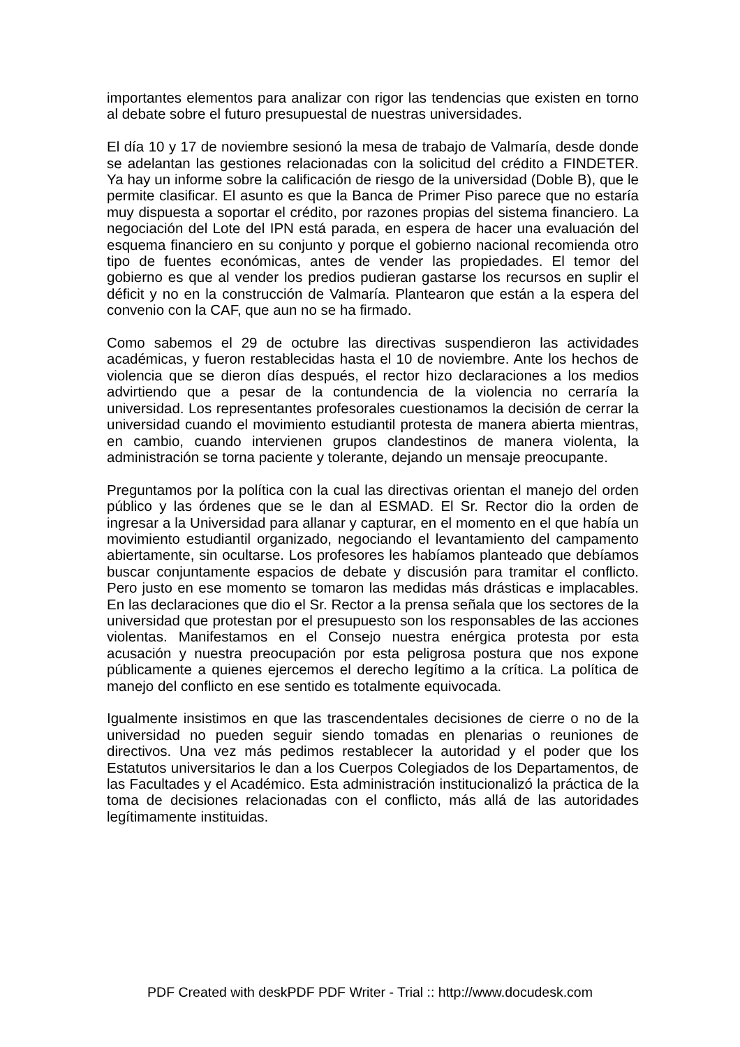importantes elementos para analizar con rigor las tendencias que existen en torno al debate sobre el futuro presupuestal de nuestras universidades.
El día 10 y 17 de noviembre sesionó la mesa de trabajo de Valmaría, desde donde se adelantan las gestiones relacionadas con la solicitud del crédito a FINDETER. Ya hay un informe sobre la calificación de riesgo de la universidad (Doble B), que le permite clasificar. El asunto es que la Banca de Primer Piso parece que no estaría muy dispuesta a soportar el crédito, por razones propias del sistema financiero. La negociación del Lote del IPN está parada, en espera de hacer una evaluación del esquema financiero en su conjunto y porque el gobierno nacional recomienda otro tipo de fuentes económicas, antes de vender las propiedades. El temor del gobierno es que al vender los predios pudieran gastarse los recursos en suplir el déficit y no en la construcción de Valmaría. Plantearon que están a la espera del convenio con la CAF, que aun no se ha firmado.
Como sabemos el 29 de octubre las directivas suspendieron las actividades académicas, y fueron restablecidas hasta el 10 de noviembre. Ante los hechos de violencia que se dieron días después, el rector hizo declaraciones a los medios advirtiendo que a pesar de la contundencia de la violencia no cerraría la universidad. Los representantes profesorales cuestionamos la decisión de cerrar la universidad cuando el movimiento estudiantil protesta de manera abierta mientras, en cambio, cuando intervienen grupos clandestinos de manera violenta, la administración se torna paciente y tolerante, dejando un mensaje preocupante.
Preguntamos por la política con la cual las directivas orientan el manejo del orden público y las órdenes que se le dan al ESMAD. El Sr. Rector dio la orden de ingresar a la Universidad para allanar y capturar, en el momento en el que había un movimiento estudiantil organizado, negociando el levantamiento del campamento abiertamente, sin ocultarse. Los profesores les habíamos planteado que debíamos buscar conjuntamente espacios de debate y discusión para tramitar el conflicto. Pero justo en ese momento se tomaron las medidas más drásticas e implacables. En las declaraciones que dio el Sr. Rector a la prensa señala que los sectores de la universidad que protestan por el presupuesto son los responsables de las acciones violentas. Manifestamos en el Consejo nuestra enérgica protesta por esta acusación y nuestra preocupación por esta peligrosa postura que nos expone públicamente a quienes ejercemos el derecho legítimo a la crítica. La política de manejo del conflicto en ese sentido es totalmente equivocada.
Igualmente insistimos en que las trascendentales decisiones de cierre o no de la universidad no pueden seguir siendo tomadas en plenarias o reuniones de directivos. Una vez más pedimos restablecer la autoridad y el poder que los Estatutos universitarios le dan a los Cuerpos Colegiados de los Departamentos, de las Facultades y el Académico. Esta administración institucionalizó la práctica de la toma de decisiones relacionadas con el conflicto, más allá de las autoridades legítimamente instituidas.
PDF Created with deskPDF PDF Writer - Trial :: http://www.docudesk.com